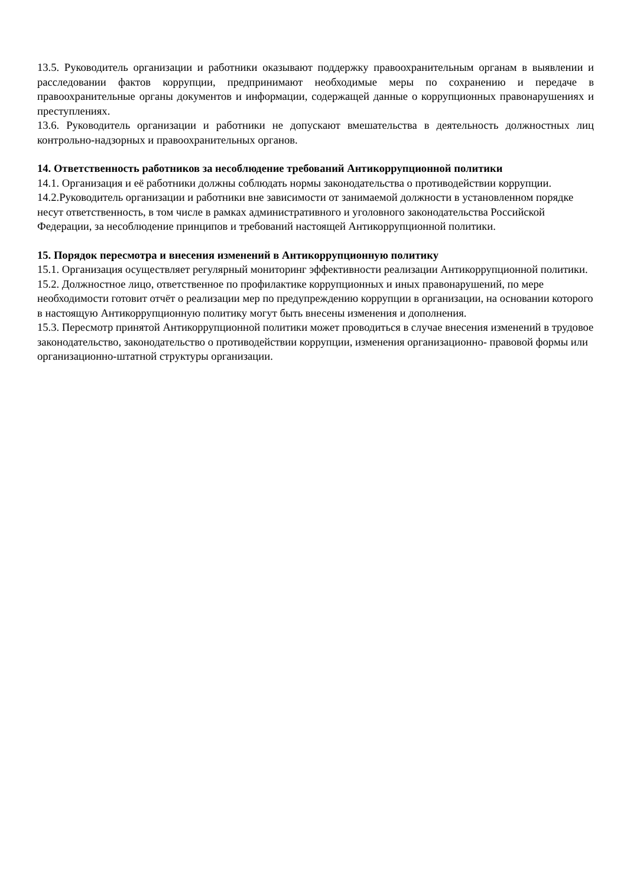13.5. Руководитель организации и работники оказывают поддержку правоохранительным органам в выявлении и расследовании фактов коррупции, предпринимают необходимые меры по сохранению и передаче в правоохранительные органы документов и информации, содержащей данные о коррупционных правонарушениях и преступлениях.
13.6. Руководитель организации и работники не допускают вмешательства в деятельность должностных лиц контрольно-надзорных и правоохранительных органов.
14. Ответственность работников за несоблюдение требований Антикоррупционной политики
14.1. Организация и её работники должны соблюдать нормы законодательства о противодействии коррупции.
14.2.Руководитель организации и работники вне зависимости от занимаемой должности в установленном порядке несут ответственность, в том числе в рамках административного и уголовного законодательства Российской Федерации, за несоблюдение принципов и требований настоящей Антикоррупционной политики.
15. Порядок пересмотра и внесения изменений в Антикоррупционную политику
15.1. Организация осуществляет регулярный мониторинг эффективности реализации Антикоррупционной политики.
15.2. Должностное лицо, ответственное по профилактике коррупционных и иных правонарушений, по мере необходимости готовит отчёт о реализации мер по предупреждению коррупции в организации, на основании которого в настоящую Антикоррупционную политику могут быть внесены изменения и дополнения.
15.3. Пересмотр принятой Антикоррупционной политики может проводиться в случае внесения изменений в трудовое законодательство, законодательство о противодействии коррупции, изменения организационно- правовой формы или организационно-штатной структуры организации.